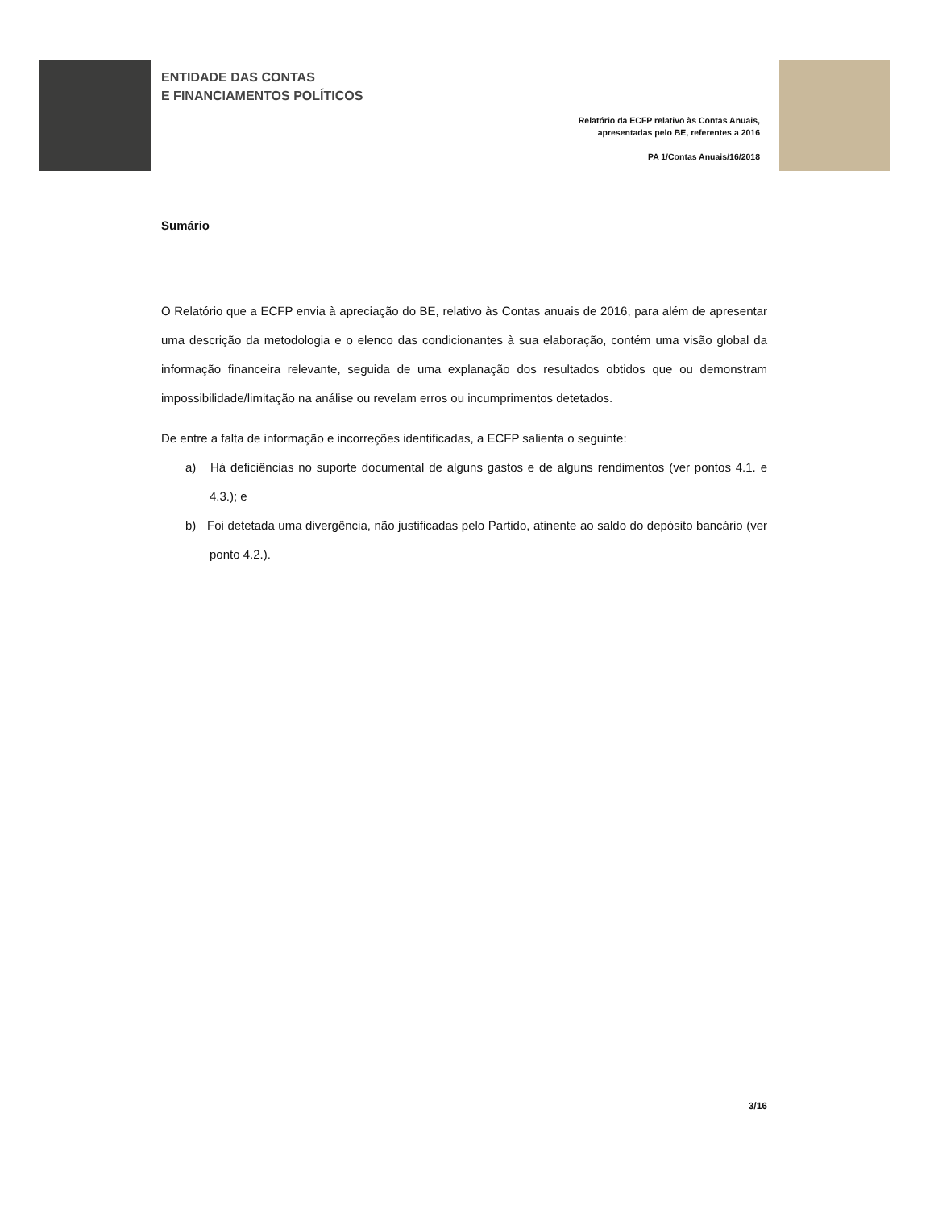ENTIDADE DAS CONTAS
E FINANCIAMENTOS POLÍTICOS
Relatório da ECFP relativo às Contas Anuais,
apresentadas pelo BE, referentes a 2016
PA 1/Contas Anuais/16/2018
Sumário
O Relatório que a ECFP envia à apreciação do BE, relativo às Contas anuais de 2016, para além de apresentar uma descrição da metodologia e o elenco das condicionantes à sua elaboração, contém uma visão global da informação financeira relevante, seguida de uma explanação dos resultados obtidos que ou demonstram impossibilidade/limitação na análise ou revelam erros ou incumprimentos detetados.
De entre a falta de informação e incorreções identificadas, a ECFP salienta o seguinte:
a) Há deficiências no suporte documental de alguns gastos e de alguns rendimentos (ver pontos 4.1. e 4.3.); e
b) Foi detetada uma divergência, não justificadas pelo Partido, atinente ao saldo do depósito bancário (ver ponto 4.2.).
3/16